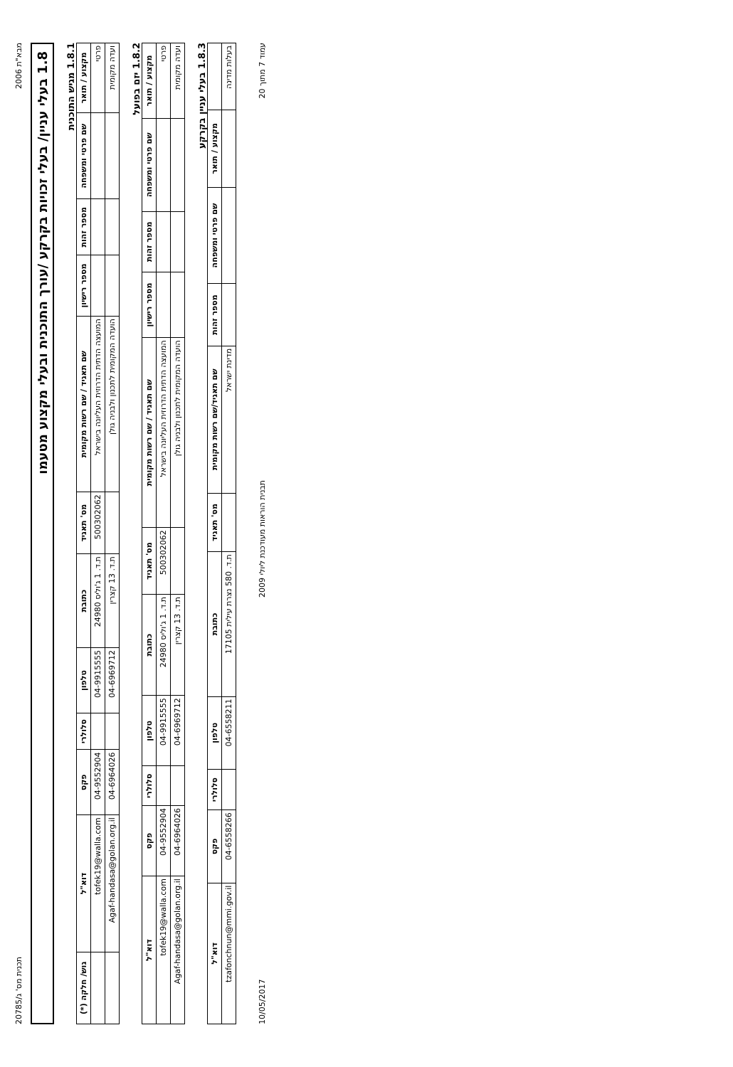מבא"ת 2006 תכנית מס' ג/20785
1.8 בעלי עניין/ בעלי זכויות בקרקע /עורך התוכנית ובעלי מקצוע מטעמו
1.8.1 מגיש התוכנית
| מקצוע / תואר | שם פרטי ומשפחה | מספר זהות | מספר רישיון | שם תאגיד / שם רשות מקומית | מס' תאגיד | כתובת | טלפון | סלולרי | פקס | דוא"ל | גוש/ חלקה (*) |
| --- | --- | --- | --- | --- | --- | --- | --- | --- | --- | --- | --- |
| פרטי | | | | המועצה הדתית הדרוזית העליונה בישראל | 500302062 | ת.ד. 1 ג'וליס 24980 | 04-9915555 | | 04-9552904 | tofek19@walla.com | |
| ועדה מקומית | | | | הועדה המקומית לתכנון ולבניה גולן | | ת.ד. 13 קצרין | 04-6969712 | | 04-6964026 | Agaf-handasa@golan.org.il | |
1.8.2 יזם בפועל
| מקצוע / תואר | שם פרטי ומשפחה | מספר זהות | מספר רישיון | שם תאגיד / שם רשות מקומית | מס' תאגיד | כתובת | טלפון | סלולרי | פקס | דוא"ל |
| --- | --- | --- | --- | --- | --- | --- | --- | --- | --- | --- |
| פרטי | | | | המועצה הדתית הדרוזית העליונה בישראל | 500302062 | ת.ד. 1 ג'וליס 24980 | 04-9915555 | | 04-9552904 | tofek19@walla.com |
| ועדה מקומית | | | | הועדה המקומית לתכנון ולבניה גולן | | ת.ד. 13 קצרין | 04-6969712 | | 04-6964026 | Agaf-handasa@golan.org.il |
1.8.3 בעלי עניין בקרקע
| | מקצוע / תואר | שם פרטי ומשפחה | מספר זהות | שם תאגיד/שם רשות מקומית | מס' תאגיד | כתובת | טלפון | סלולרי | פקס | דוא"ל |
| --- | --- | --- | --- | --- | --- | --- | --- | --- | --- | --- |
| בעלות מדינה | | | | מדינת ישראל | | ת.ד. 580 נצרת עילית 17105 | 04-6558211 | | 04-6558266 | tzafonchnun@mmi.gov.il |
עמוד 7 מתוך 20 תבנית הוראות מעודכנת ליולי 2009 10/05/2017